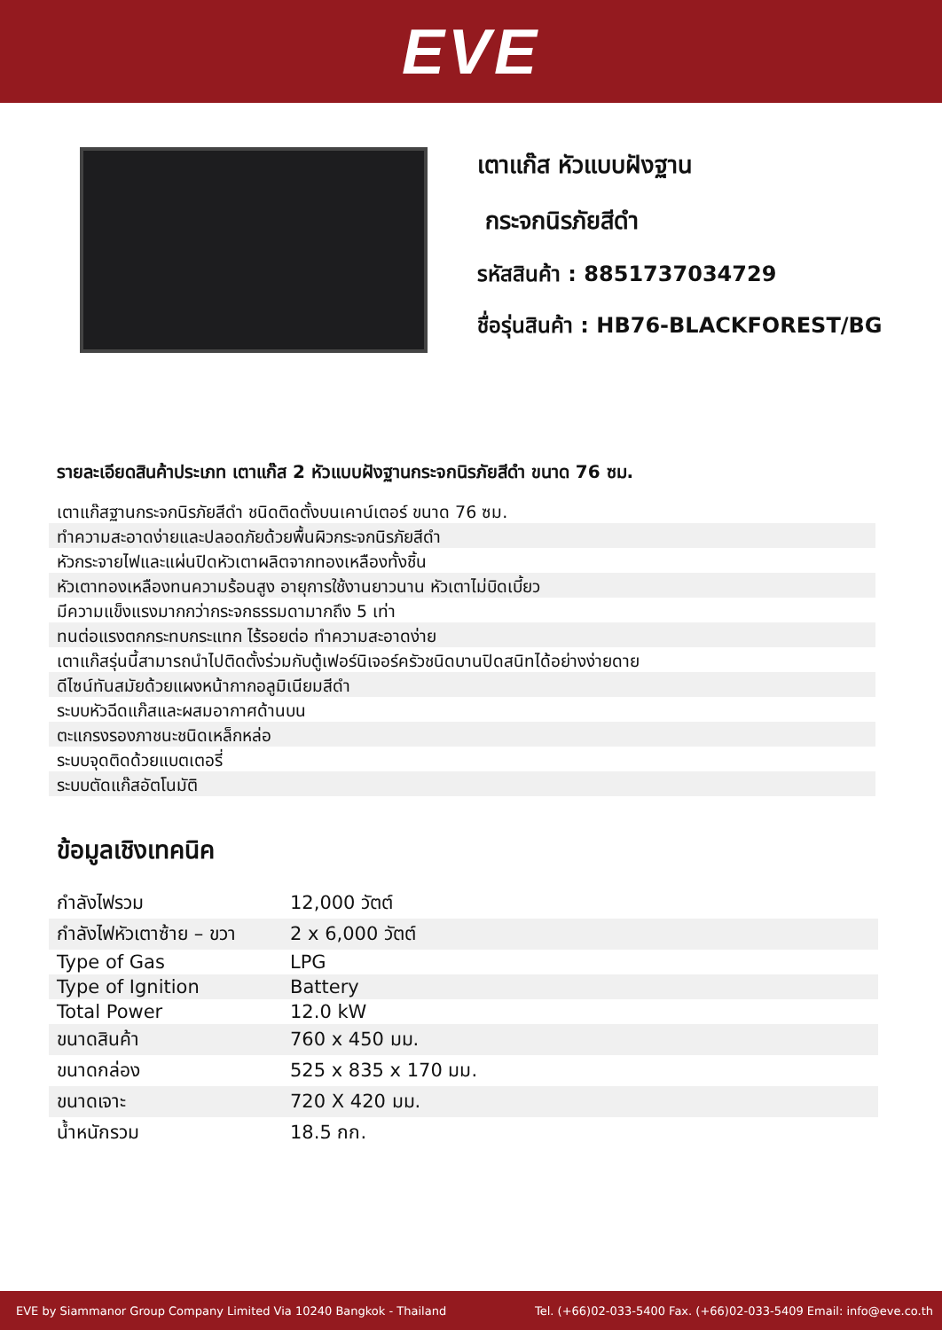EVE
เตาแก๊ส หัวแบบฝังฐาน
กระจกนิรภัยสีดำ
รหัสสินค้า : 8851737034729
ชื่อรุ่นสินค้า : HB76-BLACKFOREST/BG
รายละเอียดสินค้าประเภท เตาแก๊ส 2 หัวแบบฝังฐานกระจกนิรภัยสีดำ ขนาด 76 ซม.
เตาแก๊สฐานกระจกนิรภัยสีดำ ชนิดติดตั้งบนเคาน์เตอร์ ขนาด 76 ซม.
ทำความสะอาดง่ายและปลอดภัยด้วยพื้นผิวกระจกนิรภัยสีดำ
หัวกระจายไฟและแผ่นปิดหัวเตาผลิตจากทองเหลืองทั้งชิ้น
หัวเตาทองเหลืองทนความร้อนสูง อายุการใช้งานยาวนาน หัวเตาไม่บิดเบี้ยว
มีความแข็งแรงมากกว่ากระจกธรรมดามากถึง 5 เท่า
ทนต่อแรงตกกระทบกระแทก ไร้รอยต่อ ทำความสะอาดง่าย
เตาแก๊สรุ่นนี้สามารถนำไปติดตั้งร่วมกับตู้เฟอร์นิเจอร์ครัวชนิดบานปิดสนิทได้อย่างง่ายดาย
ดีไซน์ทันสมัยด้วยแผงหน้ากากอลูมิเนียมสีดำ
ระบบหัวฉีดแก๊สและผสมอากาศด้านบน
ตะแกรงรองภาชนะชนิดเหล็กหล่อ
ระบบจุดติดด้วยแบตเตอรี่
ระบบตัดแก๊สอัตโนมัติ
ข้อมูลเชิงเทคนิค
| กำลังไฟรวม | 12,000 วัตต์ |
| กำลังไฟหัวเตาซ้าย – ขวา | 2 x 6,000 วัตต์ |
| Type of Gas | LPG |
| Type of Ignition | Battery |
| Total Power | 12.0 kW |
| ขนาดสินค้า | 760 x 450 มม. |
| ขนาดกล่อง | 525 x 835 x 170 มม. |
| ขนาดเจาะ | 720 X 420 มม. |
| น้ำหนักรวม | 18.5 กก. |
EVE by Siammanor Group Company Limited Via 10240 Bangkok - Thailand Tel. (+66)02-033-5400 Fax. (+66)02-033-5409 Email: info@eve.co.th